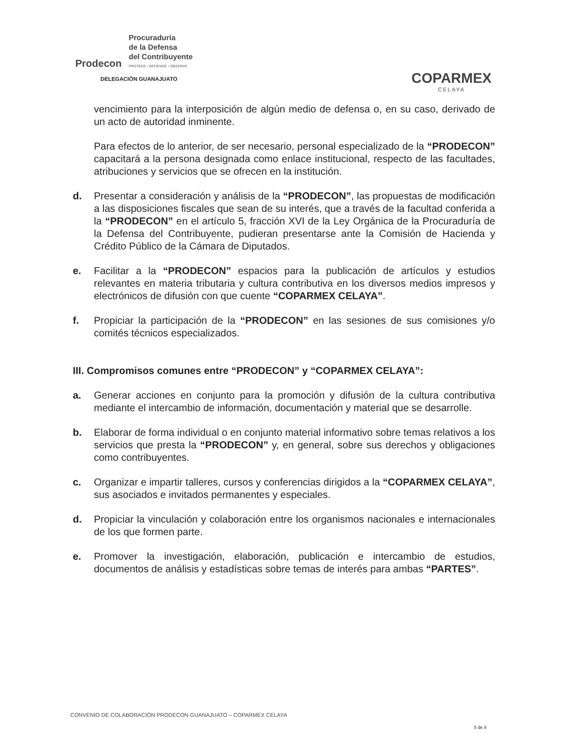Prodecon
Procuraduría
de la Defensa
del Contribuyente
PROTEGE • DEFIENDE • OBSERVA
DELEGACIÓN GUANAJUATO
COPARMEX
CELAYA
vencimiento para la interposición de algún medio de defensa o, en su caso, derivado de un acto de autoridad inminente.
Para efectos de lo anterior, de ser necesario, personal especializado de la “PRODECON” capacitará a la persona designada como enlace institucional, respecto de las facultades, atribuciones y servicios que se ofrecen en la institución.
d. Presentar a consideración y análisis de la “PRODECON”, las propuestas de modificación a las disposiciones fiscales que sean de su interés, que a través de la facultad conferida a la “PRODECON” en el artículo 5, fracción XVI de la Ley Orgánica de la Procuraduría de la Defensa del Contribuyente, pudieran presentarse ante la Comisión de Hacienda y Crédito Público de la Cámara de Diputados.
e. Facilitar a la “PRODECON” espacios para la publicación de artículos y estudios relevantes en materia tributaria y cultura contributiva en los diversos medios impresos y electrónicos de difusión con que cuente “COPARMEX CELAYA”.
f. Propiciar la participación de la “PRODECON” en las sesiones de sus comisiones y/o comités técnicos especializados.
III. Compromisos comunes entre “PRODECON” y “COPARMEX CELAYA”:
a. Generar acciones en conjunto para la promoción y difusión de la cultura contributiva mediante el intercambio de información, documentación y material que se desarrolle.
b. Elaborar de forma individual o en conjunto material informativo sobre temas relativos a los servicios que presta la “PRODECON” y, en general, sobre sus derechos y obligaciones como contribuyentes.
c. Organizar e impartir talleres, cursos y conferencias dirigidos a la “COPARMEX CELAYA”, sus asociados e invitados permanentes y especiales.
d. Propiciar la vinculación y colaboración entre los organismos nacionales e internacionales de los que formen parte.
e. Promover la investigación, elaboración, publicación e intercambio de estudios, documentos de análisis y estadísticas sobre temas de interés para ambas “PARTES”.
CONVENIO DE COLABORACIÓN PRODECON GUANAJUATO – COPARMEX CELAYA
5 de 8